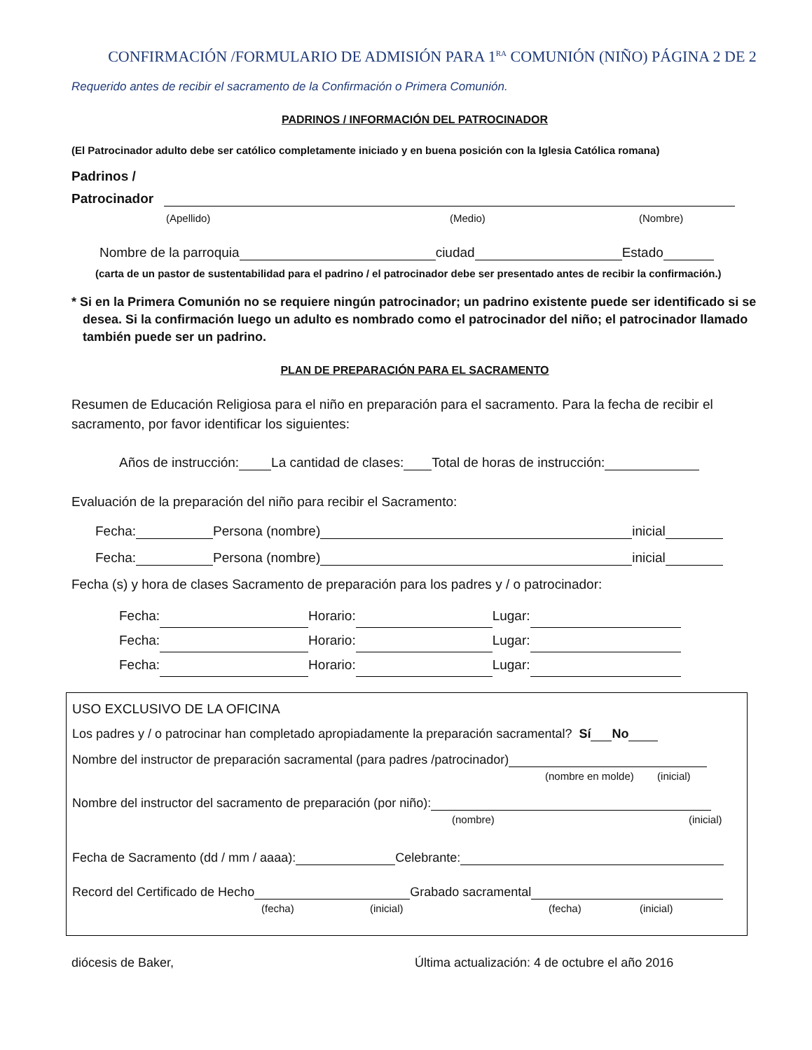CONFIRMACIÓN /FORMULARIO DE ADMISIÓN PARA 1<sup>RA</sup> COMUNIÓN (NIÑO) PÁGINA 2 DE 2
Requerido antes de recibir el sacramento de la Confirmación o Primera Comunión.
PADRINOS / INFORMACIÓN DEL PATROCINADOR
(El Patrocinador adulto debe ser católico completamente iniciado y en buena posición con la Iglesia Católica romana)
Padrinos /
Patrocinador
(Apellido) (Medio) (Nombre)
Nombre de la parroquia ciudad Estado
(carta de un pastor de sustentabilidad para el padrino / el patrocinador debe ser presentado antes de recibir la confirmación.)
* Si en la Primera Comunión no se requiere ningún patrocinador; un padrino existente puede ser identificado si se desea. Si la confirmación luego un adulto es nombrado como el patrocinador del niño; el patrocinador llamado también puede ser un padrino.
PLAN DE PREPARACIÓN PARA EL SACRAMENTO
Resumen de Educación Religiosa para el niño en preparación para el sacramento. Para la fecha de recibir el sacramento, por favor identificar los siguientes:
Años de instrucción: La cantidad de clases: Total de horas de instrucción:
Evaluación de la preparación del niño para recibir el Sacramento:
Fecha: Persona (nombre) inicial
Fecha: Persona (nombre) inicial
Fecha (s) y hora de clases Sacramento de preparación para los padres y / o patrocinador:
Fecha: Horario: Lugar:
Fecha: Horario: Lugar:
Fecha: Horario: Lugar:
USO EXCLUSIVO DE LA OFICINA
Los padres y / o patrocinar han completado apropiadamente la preparación sacramental? Sí No
Nombre del instructor de preparación sacramental (para padres /patrocinador)
(nombre en molde) (inicial)
Nombre del instructor del sacramento de preparación (por niño):
(nombre) (inicial)
Fecha de Sacramento (dd / mm / aaaa): Celebrante:
Record del Certificado de Hecho Grabado sacramental
(fecha) (inicial) (fecha) (inicial)
diócesis de Baker, Última actualización: 4 de octubre el año 2016